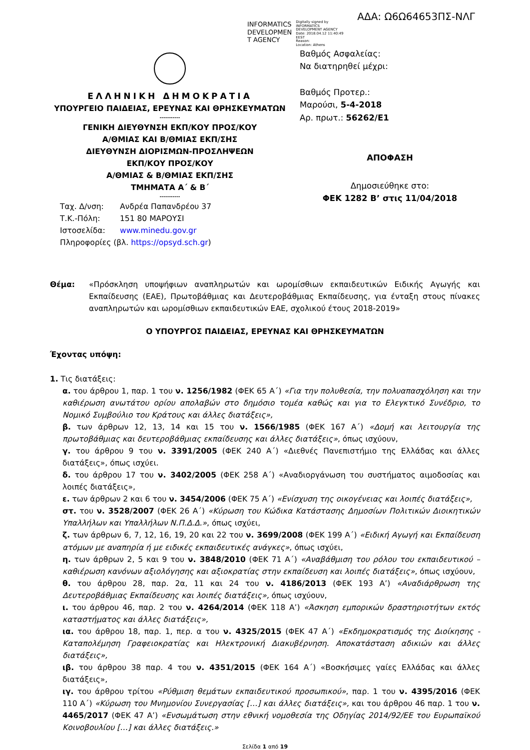ΑΔΑ: Ω6Ω64653ΠΣ-ΝΛΓ
INFORMATICS
DEVELOPMEN
T AGENCY
Digitally signed by
INFORMATICS
DEVELOPMENT AGENCY
Date: 2018.04.12 11:40:49
EEST
Reason:
Location: Athens
ΕΛΛΗΝΙΚΗ ΔΗΜΟΚΡΑΤΙΑ
ΥΠΟΥΡΓΕΙΟ ΠΑΙΔΕΙΑΣ, ΕΡΕΥΝΑΣ ΚΑΙ ΘΡΗΣΚΕΥΜΑΤΩΝ
-----------
ΓΕΝΙΚΗ ΔΙΕΥΘΥΝΣΗ ΕΚΠ/ΚΟΥ ΠΡΟΣ/ΚΟΥ
Α/ΘΜΙΑΣ ΚΑΙ Β/ΘΜΙΑΣ ΕΚΠ/ΣΗΣ
ΔΙΕΥΘΥΝΣΗ ΔΙΟΡΙΣΜΩΝ-ΠΡΟΣΛΗΨΕΩΝ
ΕΚΠ/ΚΟΥ ΠΡΟΣ/ΚΟΥ
Α/ΘΜΙΑΣ & Β/ΘΜΙΑΣ ΕΚΠ/ΣΗΣ
ΤΜΗΜΑΤΑ Α΄ & Β΄
-----------
Ταχ. Δ/νση: Ανδρέα Παπανδρέου 37 Τ.Κ.-Πόλη: 151 80 ΜΑΡΟΥΣΙ Ιστοσελίδα: www.minedu.gov.gr
Πληροφορίες (βλ. https://opsyd.sch.gr)
Βαθμός Ασφαλείας:
Να διατηρηθεί μέχρι:
Βαθμός Προτερ.:
Μαρούσι, 5-4-2018
Αρ. πρωτ.: 56262/Ε1
ΑΠΟΦΑΣΗ
Δημοσιεύθηκε στο:
ΦΕΚ 1282 Β’ στις 11/04/2018
Θέμα: «Πρόσκληση υποψήφιων αναπληρωτών και ωρομίσθιων εκπαιδευτικών Ειδικής Αγωγής και Εκπαίδευσης (ΕΑΕ), Πρωτοβάθμιας και Δευτεροβάθμιας Εκπαίδευσης, για ένταξη στους πίνακες αναπληρωτών και ωρομίσθιων εκπαιδευτικών ΕΑΕ, σχολικού έτους 2018-2019»
Ο ΥΠΟΥΡΓΟΣ ΠΑΙΔΕΙΑΣ, ΕΡΕΥΝΑΣ ΚΑΙ ΘΡΗΣΚΕΥΜΑΤΩΝ
Έχοντας υπόψη:
1. Τις διατάξεις:
α. του άρθρου 1, παρ. 1 του ν. 1256/1982 (ΦΕΚ 65 Α΄) «Για την πολυθεσία, την πολυαπασχόληση και την καθιέρωση ανωτάτου ορίου απολαβών στο δημόσιο τομέα καθώς και για το Ελεγκτικό Συνέδριο, το Νομικό Συμβούλιο του Κράτους και άλλες διατάξεις»,
β. των άρθρων 12, 13, 14 και 15 του ν. 1566/1985 (ΦΕΚ 167 Α΄) «Δομή και λειτουργία της πρωτοβάθμιας και δευτεροβάθμιας εκπαίδευσης και άλλες διατάξεις», όπως ισχύουν,
γ. του άρθρου 9 του ν. 3391/2005 (ΦΕΚ 240 Α΄) «Διεθνές Πανεπιστήμιο της Ελλάδας και άλλες διατάξεις», όπως ισχύει.
δ. του άρθρου 17 του ν. 3402/2005 (ΦΕΚ 258 Α΄) «Αναδιοργάνωση του συστήματος αιμοδοσίας και λοιπές διατάξεις»,
ε. των άρθρων 2 και 6 του ν. 3454/2006 (ΦΕΚ 75 Α΄) «Ενίσχυση της οικογένειας και λοιπές διατάξεις»,
στ. του ν. 3528/2007 (ΦΕΚ 26 Α΄) «Κύρωση του Κώδικα Κατάστασης Δημοσίων Πολιτικών Διοικητικών Υπαλλήλων και Υπαλλήλων Ν.Π.Δ.Δ.», όπως ισχύει,
ζ. των άρθρων 6, 7, 12, 16, 19, 20 και 22 του ν. 3699/2008 (ΦΕΚ 199 Α΄) «Ειδική Αγωγή και Εκπαίδευση ατόμων με αναπηρία ή με ειδικές εκπαιδευτικές ανάγκες», όπως ισχύει,
η. των άρθρων 2, 5 και 9 του ν. 3848/2010 (ΦΕΚ 71 Α΄) «Αναβάθμιση του ρόλου του εκπαιδευτικού – καθιέρωση κανόνων αξιολόγησης και αξιοκρατίας στην εκπαίδευση και λοιπές διατάξεις», όπως ισχύουν,
θ. του άρθρου 28, παρ. 2α, 11 και 24 του ν. 4186/2013 (ΦΕΚ 193 Α’) «Αναδιάρθρωση της Δευτεροβάθμιας Εκπαίδευσης και λοιπές διατάξεις», όπως ισχύουν,
ι. του άρθρου 46, παρ. 2 του ν. 4264/2014 (ΦΕΚ 118 Α’) «Άσκηση εμπορικών δραστηριοτήτων εκτός καταστήματος και άλλες διατάξεις»,
ια. του άρθρου 18, παρ. 1, περ. α του ν. 4325/2015 (ΦΕΚ 47 Α΄) «Εκδημοκρατισμός της Διοίκησης - Καταπολέμηση Γραφειοκρατίας και Ηλεκτρονική Διακυβέρνηση. Αποκατάσταση αδικιών και άλλες διατάξεις»,
ιβ. του άρθρου 38 παρ. 4 του ν. 4351/2015 (ΦΕΚ 164 Α΄) «Βοσκήσιμες γαίες Ελλάδας και άλλες διατάξεις»,
ιγ. του άρθρου τρίτου «Ρύθμιση θεμάτων εκπαιδευτικού προσωπικού», παρ. 1 του ν. 4395/2016 (ΦΕΚ 110 Α΄) «Κύρωση του Μνημονίου Συνεργασίας […] και άλλες διατάξεις», και του άρθρου 46 παρ. 1 του ν. 4465/2017 (ΦΕΚ 47 Α’) «Ενσωμάτωση στην εθνική νομοθεσία της Οδηγίας 2014/92/ΕΕ του Ευρωπαϊκού Κοινοβουλίου […] και άλλες διατάξεις.»
Σελίδα 1 από 19